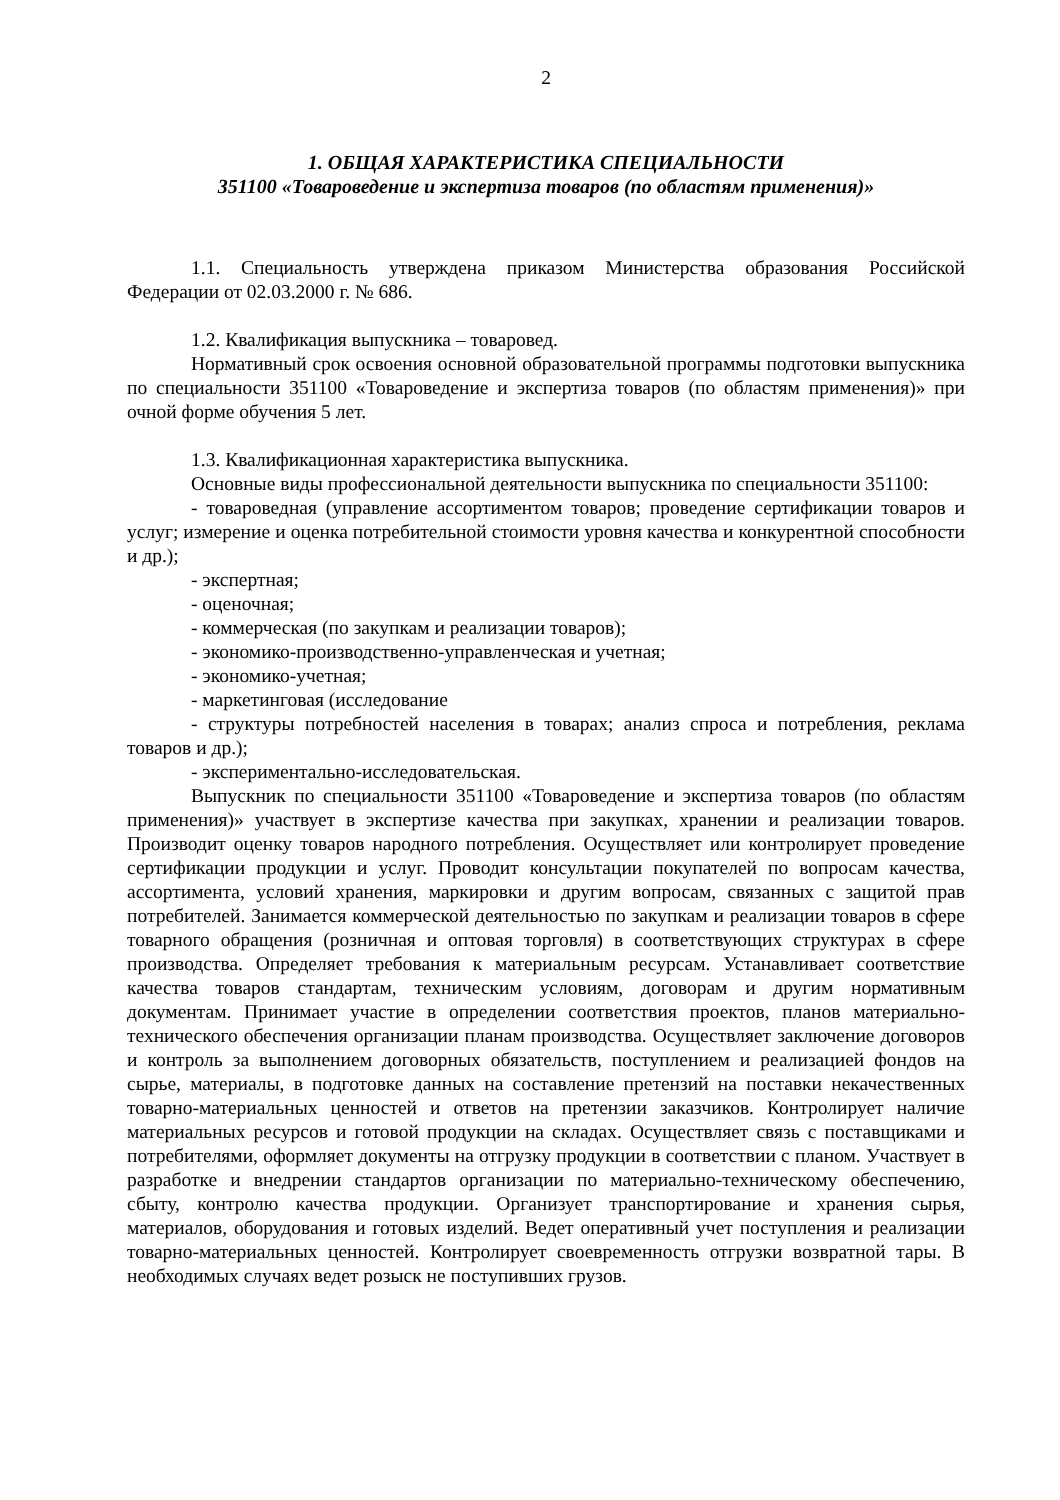2
1. ОБЩАЯ ХАРАКТЕРИСТИКА СПЕЦИАЛЬНОСТИ
351100 «Товароведение и экспертиза товаров (по областям применения)»
1.1. Специальность утверждена приказом Министерства образования Российской Федерации от 02.03.2000 г. № 686.
1.2. Квалификация выпускника – товаровед.
Нормативный срок освоения основной образовательной программы подготовки выпускника по специальности 351100 «Товароведение и экспертиза товаров (по областям применения)» при очной форме обучения 5 лет.
1.3. Квалификационная характеристика выпускника.
Основные виды профессиональной деятельности выпускника по специальности 351100:
- товароведная (управление ассортиментом товаров; проведение сертификации товаров и услуг; измерение и оценка потребительной стоимости уровня качества и конкурентной способности и др.);
- экспертная;
- оценочная;
- коммерческая (по закупкам и реализации товаров);
- экономико-производственно-управленческая и учетная;
- экономико-учетная;
- маркетинговая (исследование
- структуры потребностей населения в товарах; анализ спроса и потребления, реклама товаров и др.);
- экспериментально-исследовательская.
Выпускник по специальности 351100 «Товароведение и экспертиза товаров (по областям применения)» участвует в экспертизе качества при закупках, хранении и реализации товаров. Производит оценку товаров народного потребления. Осуществляет или контролирует проведение сертификации продукции и услуг. Проводит консультации покупателей по вопросам качества, ассортимента, условий хранения, маркировки и другим вопросам, связанных с защитой прав потребителей. Занимается коммерческой деятельностью по закупкам и реализации товаров в сфере товарного обращения (розничная и оптовая торговля) в соответствующих структурах в сфере производства. Определяет требования к материальным ресурсам. Устанавливает соответствие качества товаров стандартам, техническим условиям, договорам и другим нормативным документам. Принимает участие в определении соответствия проектов, планов материально-технического обеспечения организации планам производства. Осуществляет заключение договоров и контроль за выполнением договорных обязательств, поступлением и реализацией фондов на сырье, материалы, в подготовке данных на составление претензий на поставки некачественных товарно-материальных ценностей и ответов на претензии заказчиков. Контролирует наличие материальных ресурсов и готовой продукции на складах. Осуществляет связь с поставщиками и потребителями, оформляет документы на отгрузку продукции в соответствии с планом. Участвует в разработке и внедрении стандартов организации по материально-техническому обеспечению, сбыту, контролю качества продукции. Организует транспортирование и хранения сырья, материалов, оборудования и готовых изделий. Ведет оперативный учет поступления и реализации товарно-материальных ценностей. Контролирует своевременность отгрузки возвратной тары. В необходимых случаях ведет розыск не поступивших грузов.